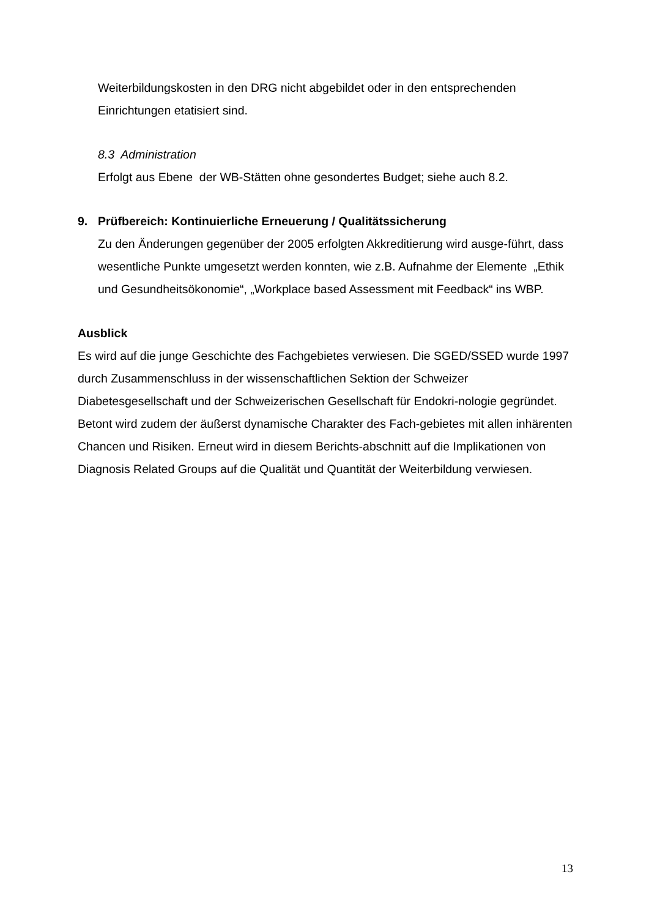Weiterbildungskosten in den DRG nicht abgebildet oder in den entsprechenden Einrichtungen etatisiert sind.
8.3 Administration
Erfolgt aus Ebene der WB-Stätten ohne gesondertes Budget; siehe auch 8.2.
9. Prüfbereich: Kontinuierliche Erneuerung / Qualitätssicherung
Zu den Änderungen gegenüber der 2005 erfolgten Akkreditierung wird ausge-führt, dass wesentliche Punkte umgesetzt werden konnten, wie z.B. Aufnahme der Elemente „Ethik und Gesundheitsökonomie“, „Workplace based Assessment mit Feedback“ ins WBP.
Ausblick
Es wird auf die junge Geschichte des Fachgebietes verwiesen. Die SGED/SSED wurde 1997 durch Zusammenschluss in der wissenschaftlichen Sektion der Schweizer Diabetesgesellschaft und der Schweizerischen Gesellschaft für Endokri-nologie gegründet. Betont wird zudem der äußerst dynamische Charakter des Fach-gebietes mit allen inhärenten Chancen und Risiken. Erneut wird in diesem Berichts-abschnitt auf die Implikationen von Diagnosis Related Groups auf die Qualität und Quantität der Weiterbildung verwiesen.
13